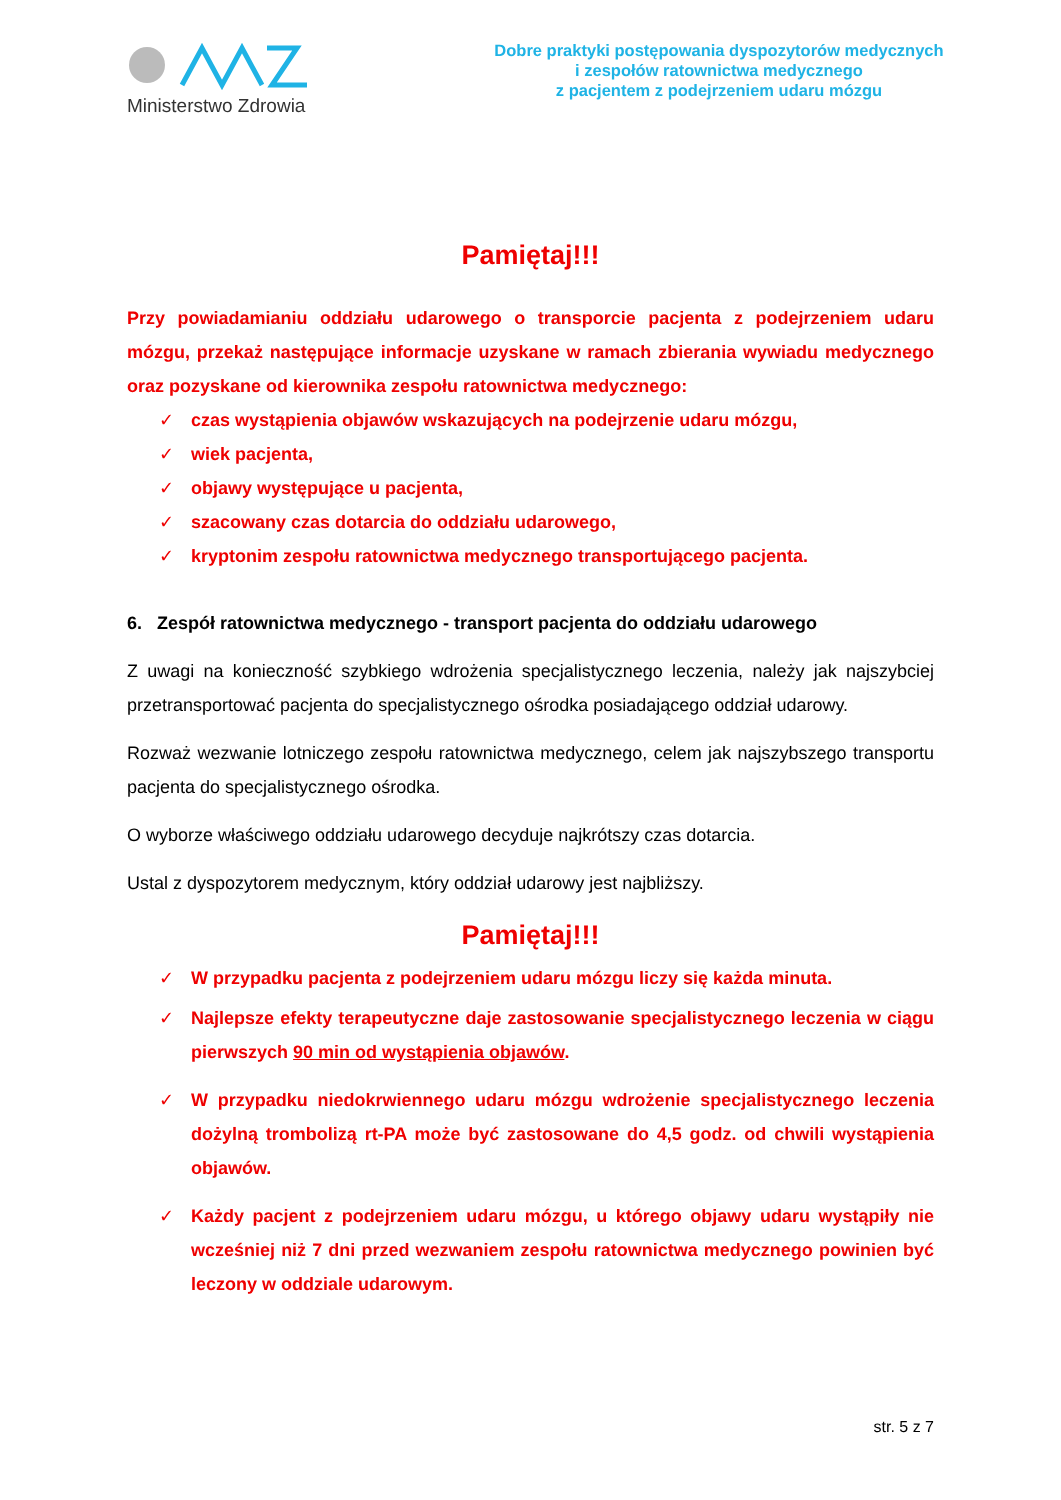Ministerstwo Zdrowia
Dobre praktyki postępowania dyspozytorów medycznych
i zespołów ratownictwa medycznego
z pacjentem z podejrzeniem udaru mózgu
Pamiętaj!!!
Przy powiadamianiu oddziału udarowego o transporcie pacjenta z podejrzeniem udaru mózgu, przekaż następujące informacje uzyskane w ramach zbierania wywiadu medycznego oraz pozyskane od kierownika zespołu ratownictwa medycznego:
✓ czas wystąpienia objawów wskazujących na podejrzenie udaru mózgu,
✓ wiek pacjenta,
✓ objawy występujące u pacjenta,
✓ szacowany czas dotarcia do oddziału udarowego,
✓ kryptonim zespołu ratownictwa medycznego transportującego pacjenta.
6. Zespół ratownictwa medycznego - transport pacjenta do oddziału udarowego
Z uwagi na konieczność szybkiego wdrożenia specjalistycznego leczenia, należy jak najszybciej przetransportować pacjenta do specjalistycznego ośrodka posiadającego oddział udarowy.
Rozważ wezwanie lotniczego zespołu ratownictwa medycznego, celem jak najszybszego transportu pacjenta do specjalistycznego ośrodka.
O wyborze właściwego oddziału udarowego decyduje najkrótszy czas dotarcia.
Ustal z dyspozytorem medycznym, który oddział udarowy jest najbliższy.
Pamiętaj!!!
✓ W przypadku pacjenta z podejrzeniem udaru mózgu liczy się każda minuta.
✓ Najlepsze efekty terapeutyczne daje zastosowanie specjalistycznego leczenia w ciągu pierwszych 90 min od wystąpienia objawów.
✓ W przypadku niedokrwiennego udaru mózgu wdrożenie specjalistycznego leczenia dożylną trombolizą rt-PA może być zastosowane do 4,5 godz. od chwili wystąpienia objawów.
✓ Każdy pacjent z podejrzeniem udaru mózgu, u którego objawy udaru wystąpiły nie wcześniej niż 7 dni przed wezwaniem zespołu ratownictwa medycznego powinien być leczony w oddziale udarowym.
str. 5 z 7